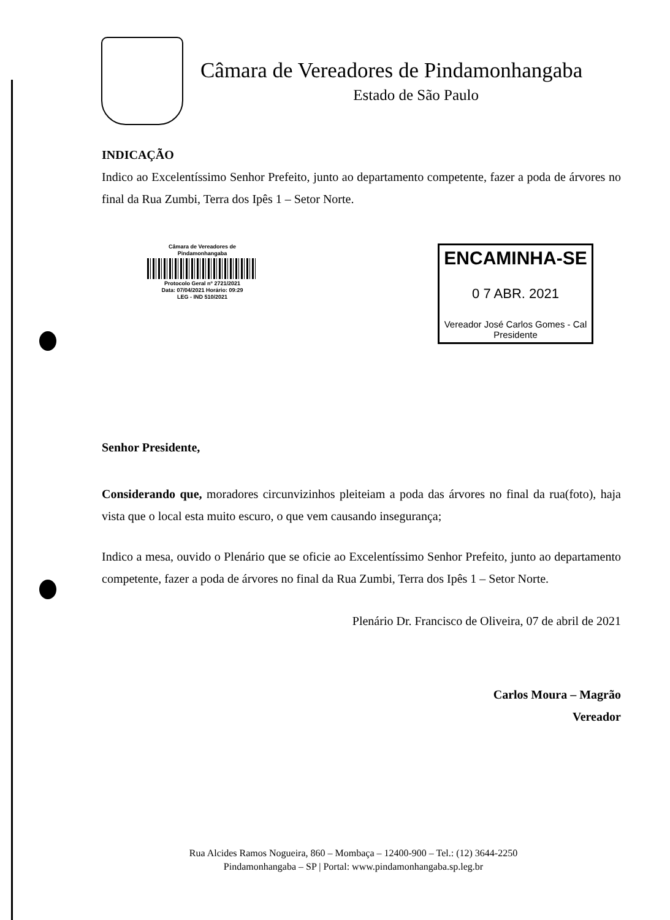Câmara de Vereadores de Pindamonhangaba
Estado de São Paulo
INDICAÇÃO
Indico ao Excelentíssimo Senhor Prefeito, junto ao departamento competente, fazer a poda de árvores no final da Rua Zumbi, Terra dos Ipês 1 – Setor Norte.
Câmara de Vereadores de
Pindamonhangaba
Protocolo Geral nº 2721/2021
Data: 07/04/2021 Horário: 09:29
LEG - IND 510/2021
ENCAMINHA-SE
0 7 ABR. 2021
Vereador José Carlos Gomes - Cal
Presidente
Senhor Presidente,
Considerando que, moradores circunvizinhos pleiteiam a poda das árvores no final da rua(foto), haja vista que o local esta muito escuro, o que vem causando insegurança;
Indico a mesa, ouvido o Plenário que se oficie ao Excelentíssimo Senhor Prefeito, junto ao departamento competente, fazer a poda de árvores no final da Rua Zumbi, Terra dos Ipês 1 – Setor Norte.
Plenário Dr. Francisco de Oliveira, 07 de abril de 2021
Carlos Moura – Magrão
Vereador
Rua Alcides Ramos Nogueira, 860 – Mombaça – 12400-900 – Tel.: (12) 3644-2250
Pindamonhangaba – SP | Portal: www.pindamonhangaba.sp.leg.br